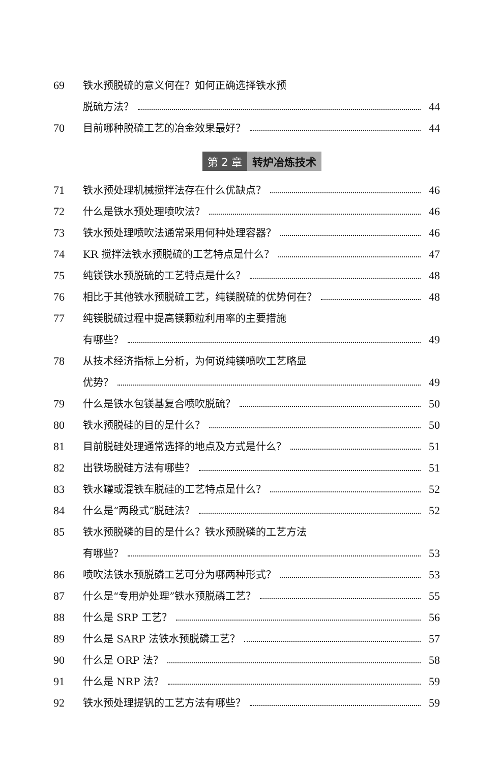69 铁水预脱硫的意义何在？如何正确选择铁水预
脱硫方法？ 44
70 目前哪种脱硫工艺的冶金效果最好？ 44
第 2 章 转炉冶炼技术
71 铁水预处理机械搅拌法存在什么优缺点？ 46
72 什么是铁水预处理喷吹法？ 46
73 铁水预处理喷吹法通常采用何种处理容器？ 46
74 KR 搅拌法铁水预脱硫的工艺特点是什么？ 47
75 纯镁铁水预脱硫的工艺特点是什么？ 48
76 相比于其他铁水预脱硫工艺，纯镁脱硫的优势何在？ 48
77 纯镁脱硫过程中提高镁颗粒利用率的主要措施
有哪些？ 49
78 从技术经济指标上分析，为何说纯镁喷吹工艺略显
优势？ 49
79 什么是铁水包镁基复合喷吹脱硫？ 50
80 铁水预脱硅的目的是什么？ 50
81 目前脱硅处理通常选择的地点及方式是什么？ 51
82 出铁场脱硅方法有哪些？ 51
83 铁水罐或混铁车脱硅的工艺特点是什么？ 52
84 什么是“两段式”脱硅法？ 52
85 铁水预脱磷的目的是什么？铁水预脱磷的工艺方法
有哪些？ 53
86 喷吹法铁水预脱磷工艺可分为哪两种形式？ 53
87 什么是“专用炉处理”铁水预脱磷工艺？ 55
88 什么是 SRP 工艺？ 56
89 什么是 SARP 法铁水预脱磷工艺？ 57
90 什么是 ORP 法？ 58
91 什么是 NRP 法？ 59
92 铁水预处理提钒的工艺方法有哪些？ 59